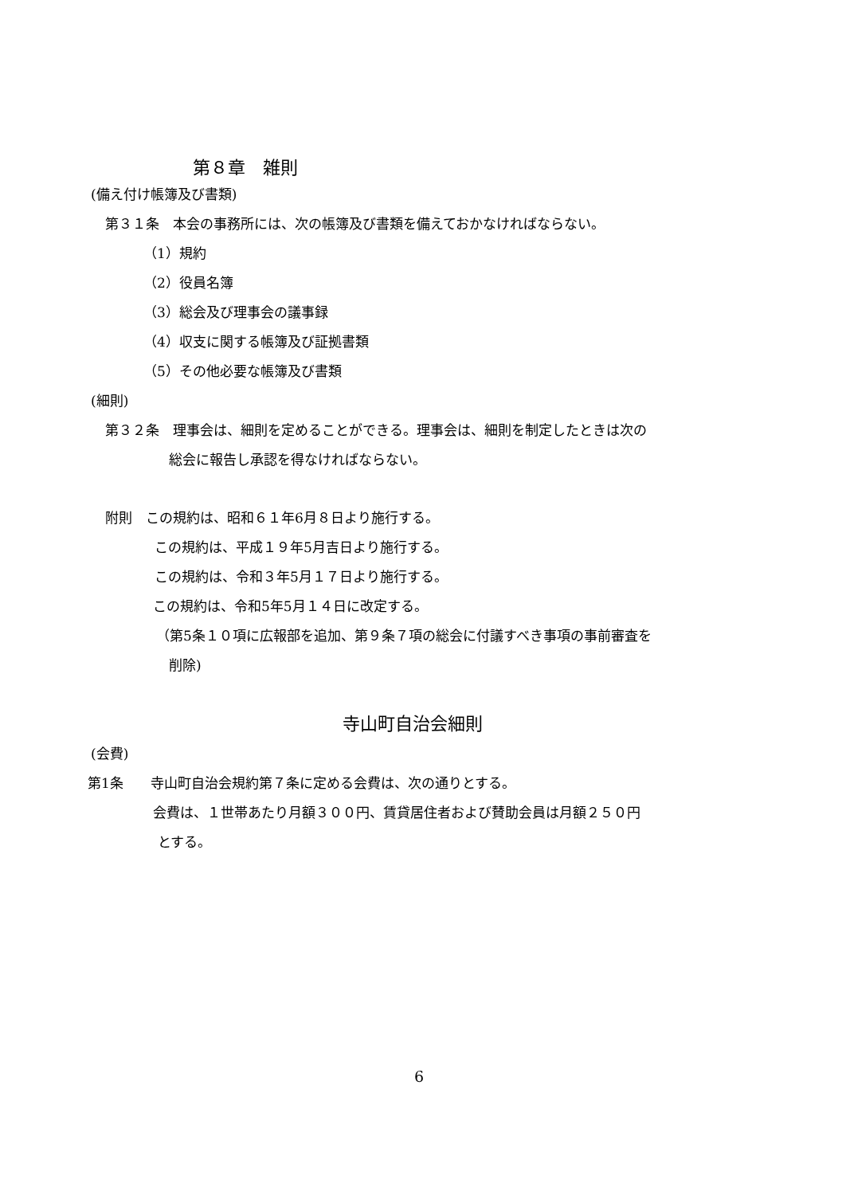第８章　雑則
(備え付け帳簿及び書類)
第３１条　本会の事務所には、次の帳簿及び書類を備えておかなければならない。
（1）規約
（2）役員名簿
（3）総会及び理事会の議事録
（4）収支に関する帳簿及び証拠書類
（5）その他必要な帳簿及び書類
(細則)
第３２条　理事会は、細則を定めることができる。理事会は、細則を制定したときは次の
総会に報告し承認を得なければならない。
附則　この規約は、昭和６１年6月８日より施行する。
この規約は、平成１９年5月吉日より施行する。
この規約は、令和３年5月１７日より施行する。
この規約は、令和5年5月１４日に改定する。
（第5条１０項に広報部を追加、第９条７項の総会に付議すべき事項の事前審査を
削除)
寺山町自治会細則
(会費)
第1条　　寺山町自治会規約第７条に定める会費は、次の通りとする。
会費は、１世帯あたり月額３００円、賃貸居住者および賛助会員は月額２５０円
とする。
6